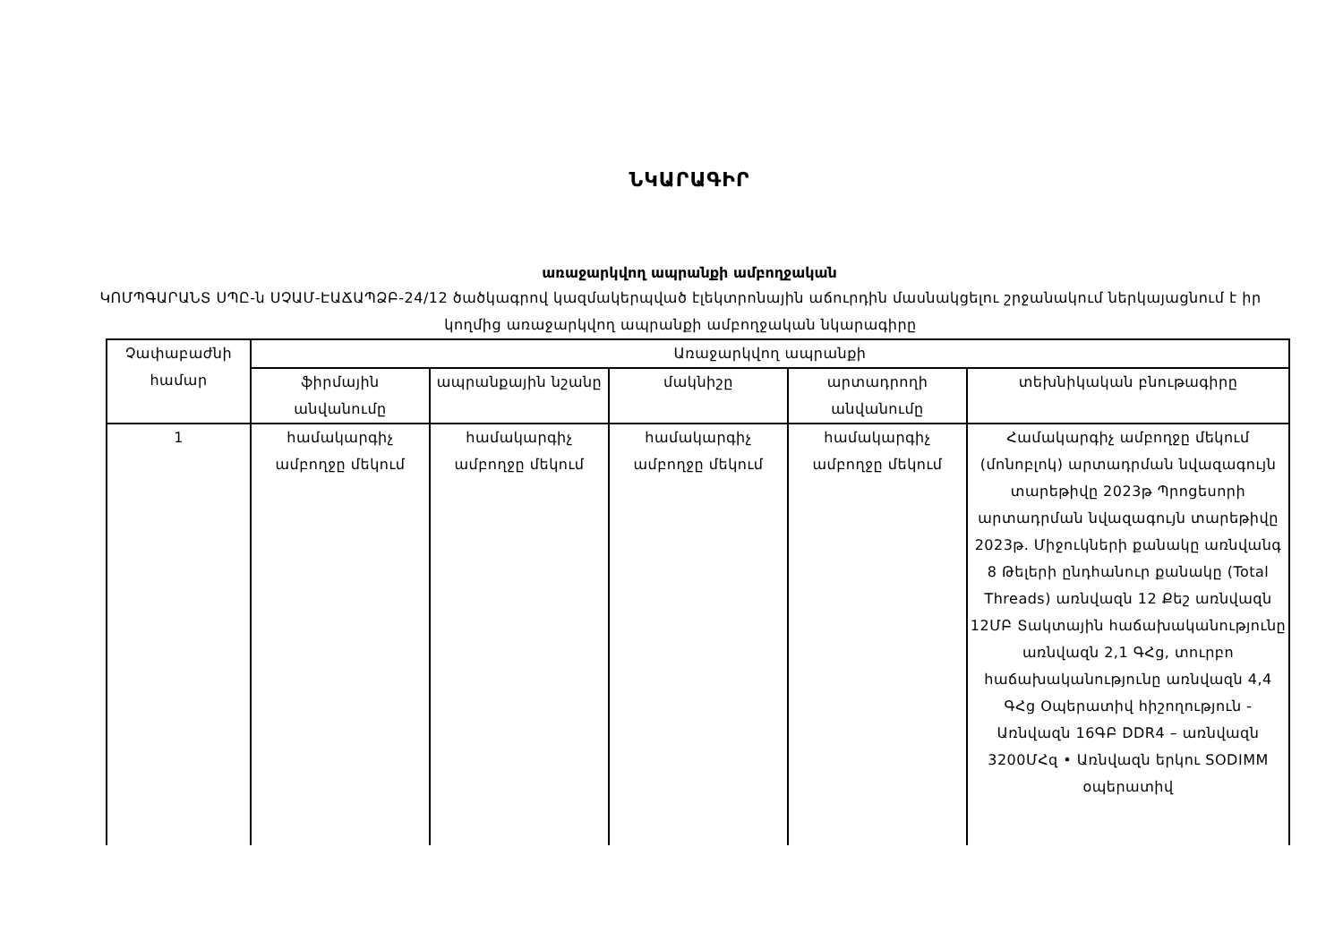ՆԿԱՐԱԳԻՐ
առաջարկվող ապրանքի ամբողջական
ԿՈՄՊԳԱՐԱՆՏ ՍՊԸ-ն ՍՉԱՄ-ԷԱՃԱՊՁԲ-24/12 ծածկագրով կազմակերպված էլեկտրոնային աճուրդին մասնակցելու շրջանակում ներկայացնում է իր կողմից առաջարկվող ապրանքի ամբողջական նկարագիրը
| Չափաբաժնի համար | Առաջարկվող ապրանքի | | | | |
| --- | --- | --- | --- | --- | --- |
| | ֆիրմային անվանումը | ապրանքային նշանը | մակնիշը | արտադրողի անվանումը | տեխնիկական բնութագիրը |
| 1 | համակարգիչ ամբողջը մեկում | համակարգիչ ամբողջը մեկում | համակարգիչ ամբողջը մեկում | համակարգիչ ամբողջը մեկում | Համակարգիչ ամբողջը մեկում (մոնոբլոկ) արտադրման նվազագույն տարեթիվը 2023թ Պրոցեսորի արտադրման նվազագույն տարեթիվը 2023թ. Միջուկների քանակը առնվանգ 8 Թելերի ընդհանուր քանակը (Total Threads) առնվազն 12 Քեշ առնվազն 12ՄԲ Տակտային հաճախականությունը առնվազն 2,1 ԳՀց, տուրբո հաճախականությունը առնվազն 4,4 ԳՀց Օպերատիվ հիշողություն - Առնվազն 16ԳԲ DDR4 – առնվազն 3200ՄՀզ • Առնվազն երկու SODIMM օպերատիվ |